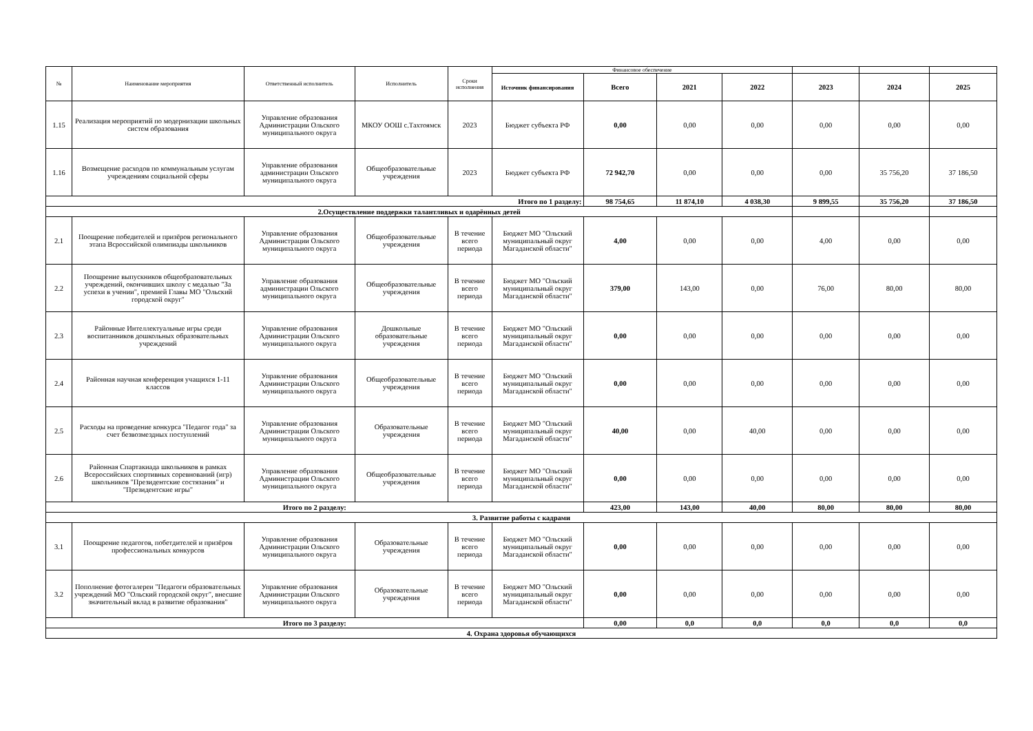| № | Наименование мероприятия | Ответственный исполнитель | Исполнитель | Сроки исполнения | Финансовое обеспечение | | | | | | |
| --- | --- | --- | --- | --- | --- | --- | --- | --- | --- | --- | --- |
| | | | | | Источник финансирования | Всего | 2021 | 2022 | 2023 | 2024 | 2025 |
| 1.15 | Реализация мероприятий по модернизации школьных систем образования | Управление образования Администрации Ольского муниципального округа | МКОУ ООШ с.Тахтоямск | 2023 | Бюджет субъекта РФ | 0,00 | 0,00 | 0,00 | 0,00 | 0,00 | 0,00 |
| 1.16 | Возмещение расходов по коммунальным услугам учреждениям социальной сферы | Управление образования администрации Ольского муниципального округа | Общеобразовательные учреждения | 2023 | Бюджет субъекта РФ | 72 942,70 | 0,00 | 0,00 | 0,00 | 35 756,20 | 37 186,50 |
| Итого по 1 разделу: | | | | | | 98 754,65 | 11 874,10 | 4 038,30 | 9 899,55 | 35 756,20 | 37 186,50 |
| 2.Осуществление поддержки талантливых и одарённых детей | | | | | | | | | | | |
| 2.1 | Поощрение победителей и призёров регионального этапа Всроссийской олимпиады школьников | Управление образования Администрации Ольского муниципального округа | Общеобразовательные учреждения | В течение всего периода | Бюджет МО "Ольский муниципальный округ Магаданской области" | 4,00 | 0,00 | 0,00 | 4,00 | 0,00 | 0,00 |
| 2.2 | Поощрение выпускников общеобразовательных учреждений, окончивших школу с медалью "За успехи в учении", премией Главы МО "Ольский городской округ" | Управление образования администрации Ольского муниципального округа | Общеобразовательные учреждения | В течение всего периода | Бюджет МО "Ольский муниципальный округ Магаданской области" | 379,00 | 143,00 | 0,00 | 76,00 | 80,00 | 80,00 |
| 2.3 | Районные Интеллектуальные игры среди воспитанников дошкольных образовательных учреждений | Управление образования Администрации Ольского муниципального округа | Дошкольные образовательные учреждения | В течение всего периода | Бюджет МО "Ольский муниципальный округ Магаданской области" | 0,00 | 0,00 | 0,00 | 0,00 | 0,00 | 0,00 |
| 2.4 | Районная научная конференция учащихся 1-11 классов | Управление образования Администрации Ольского муниципального округа | Общеобразовательные учреждения | В течение всего периода | Бюджет МО "Ольский муниципальный округ Магаданской области" | 0,00 | 0,00 | 0,00 | 0,00 | 0,00 | 0,00 |
| 2.5 | Расходы на проведение конкурса "Педагог года" за счет безвозмездных поступлений | Управление образования Администрации Ольского муниципального округа | Образовательные учреждения | В течение всего периода | Бюджет МО "Ольский муниципальный округ Магаданской области" | 40,00 | 0,00 | 40,00 | 0,00 | 0,00 | 0,00 |
| 2.6 | Районная Спартакиада школьников в рамках Всероссийских спортивных соревнований (игр) школьников "Президентские состязания" и "Президентские игры" | Управление образования Администрации Ольского муниципального округа | Общеобразовательные учреждения | В течение всего периода | Бюджет МО "Ольский муниципальный округ Магаданской области" | 0,00 | 0,00 | 0,00 | 0,00 | 0,00 | 0,00 |
| Итого по 2 разделу: | | | | | | 423,00 | 143,00 | 40,00 | 80,00 | 80,00 | 80,00 |
| 3. Развитие работы с кадрами | | | | | | | | | | | |
| 3.1 | Поощрение педагогов, побетдителей и призёров профессиональных конкурсов | Управление образования Администрации Ольского муниципального округа | Образовательные учреждения | В течение всего периода | Бюджет МО "Ольский муниципальный округ Магаданской области" | 0,00 | 0,00 | 0,00 | 0,00 | 0,00 | 0,00 |
| 3.2 | Пополнение фотогалереи "Педагоги образовательных учреждений МО "Ольский городской округ", внесшие значительный вклад в развитие образования" | Управление образования Администрации Ольского муниципального округа | Образовательные учреждения | В течение всего периода | Бюджет МО "Ольский муниципальный округ Магаданской области" | 0,00 | 0,00 | 0,00 | 0,00 | 0,00 | 0,00 |
| Итого по 3 разделу: | | | | | | 0,00 | 0,0 | 0,0 | 0,0 | 0,0 | 0,0 |
| 4. Охрана здоровья обучающихся | | | | | | | | | | | |